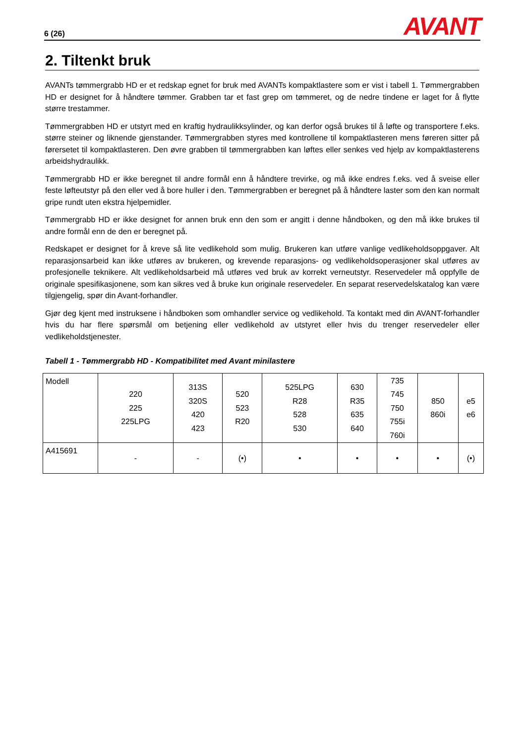6 (26) AVANT
2. Tiltenkt bruk
AVANTs tømmergrabb HD er et redskap egnet for bruk med AVANTs kompaktlastere som er vist i tabell 1. Tømmergrabben HD er designet for å håndtere tømmer. Grabben tar et fast grep om tømmeret, og de nedre tindene er laget for å flytte større trestammer.
Tømmergrabben HD er utstyrt med en kraftig hydraulikksylinder, og kan derfor også brukes til å løfte og transportere f.eks. større steiner og liknende gjenstander. Tømmergrabben styres med kontrollene til kompaktlasteren mens føreren sitter på førersetet til kompaktlasteren. Den øvre grabben til tømmergrabben kan løftes eller senkes ved hjelp av kompaktlasterens arbeidshydraulikk.
Tømmergrabb HD er ikke beregnet til andre formål enn å håndtere trevirke, og må ikke endres f.eks. ved å sveise eller feste løfteutstyr på den eller ved å bore huller i den. Tømmergrabben er beregnet på å håndtere laster som den kan normalt gripe rundt uten ekstra hjelpemidler.
Tømmergrabb HD er ikke designet for annen bruk enn den som er angitt i denne håndboken, og den må ikke brukes til andre formål enn de den er beregnet på.
Redskapet er designet for å kreve så lite vedlikehold som mulig. Brukeren kan utføre vanlige vedlikeholdsoppgaver. Alt reparasjonsarbeid kan ikke utføres av brukeren, og krevende reparasjons- og vedlikeholdsoperasjoner skal utføres av profesjonelle teknikere. Alt vedlikeholdsarbeid må utføres ved bruk av korrekt verneutstyr. Reservedeler må oppfylle de originale spesifikasjonene, som kan sikres ved å bruke kun originale reservedeler. En separat reservedelskatalog kan være tilgjengelig, spør din Avant-forhandler.
Gjør deg kjent med instruksene i håndboken som omhandler service og vedlikehold. Ta kontakt med din AVANT-forhandler hvis du har flere spørsmål om betjening eller vedlikehold av utstyret eller hvis du trenger reservedeler eller vedlikeholdstjenester.
Tabell 1 - Tømmergrabb HD - Kompatibilitet med Avant minilastere
| Modell | 220 225 225LPG | 313S 320S 420 423 | 520 523 R20 | 525LPG R28 528 530 | 630 R35 635 640 | 735 745 750 755i 760i | 850 860i | e5 e6 |
| --- | --- | --- | --- | --- | --- | --- | --- | --- |
| A415691 | - | - | (•) | • | • | • | • | (•) |